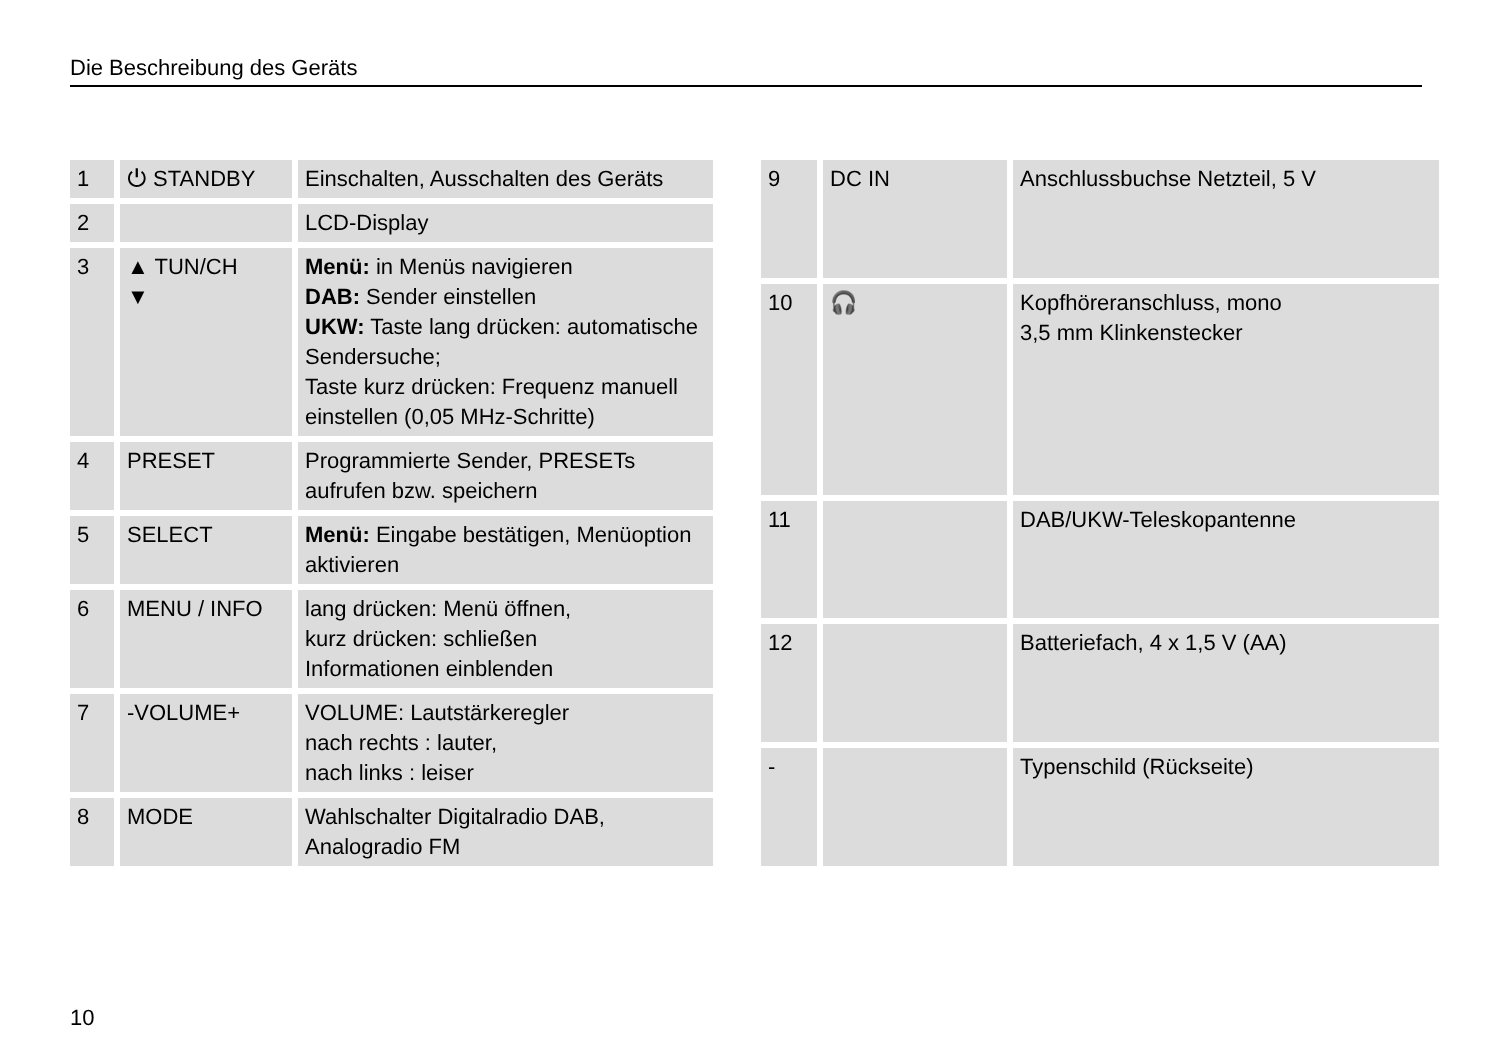Die Beschreibung des Geräts
| 1 | ⏻ STANDBY | Einschalten, Ausschalten des Geräts |
| 2 | | LCD-Display |
| 3 | ▲ TUN/CH ▼ | Menü: in Menüs navigieren DAB: Sender einstellen UKW: Taste lang drücken: automatische Sendersuche; Taste kurz drücken: Frequenz manuell einstellen (0,05 MHz-Schritte) |
| 4 | PRESET | Programmierte Sender, PRESETs aufrufen bzw. speichern |
| 5 | SELECT | Menü: Eingabe bestätigen, Menüoption aktivieren |
| 6 | MENU / INFO | lang drücken: Menü öffnen, kurz drücken: schließen Informationen einblenden |
| 7 | -VOLUME+ | VOLUME: Lautstärkeregler nach rechts : lauter, nach links : leiser |
| 8 | MODE | Wahlschalter Digitalradio DAB, Analogradio FM |
| 9 | DC IN | Anschlussbuchse Netzteil, 5 V |
| 10 | 🎧 | Kopfhöreranschluss, mono 3,5 mm Klinkenstecker |
| 11 | | DAB/UKW-Teleskopantenne |
| 12 | | Batteriefach, 4 x 1,5 V (AA) |
| - | | Typenschild (Rückseite) |
10